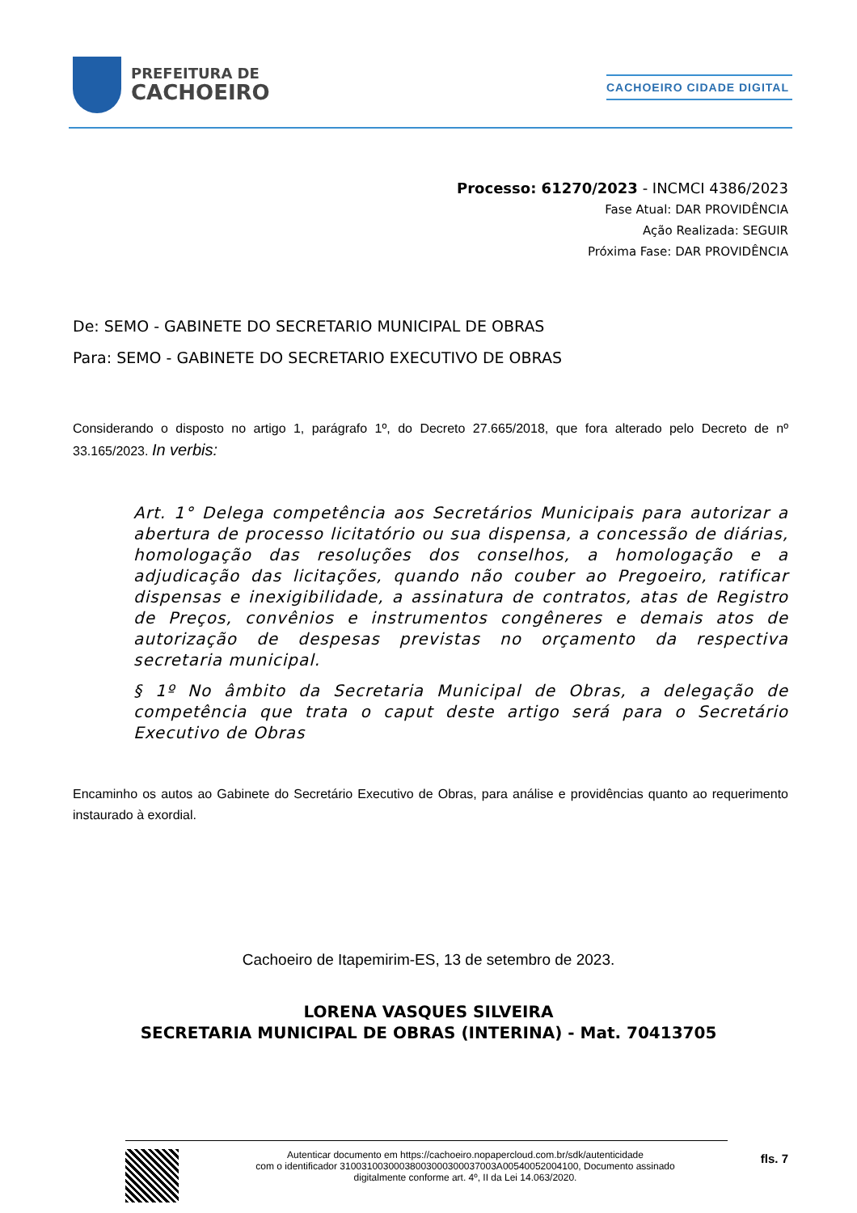PREFEITURA DE
CACHOEIRO
CACHOEIRO CIDADE DIGITAL
Processo: 61270/2023 - INCMCI 4386/2023
Fase Atual: DAR PROVIDÊNCIA
Ação Realizada: SEGUIR
Próxima Fase: DAR PROVIDÊNCIA
De: SEMO - GABINETE DO SECRETARIO MUNICIPAL DE OBRAS
Para: SEMO - GABINETE DO SECRETARIO EXECUTIVO DE OBRAS
Considerando o disposto no artigo 1, parágrafo 1º, do Decreto 27.665/2018, que fora alterado pelo Decreto de nº 33.165/2023. In verbis:
Art. 1° Delega competência aos Secretários Municipais para autorizar a abertura de processo licitatório ou sua dispensa, a concessão de diárias, homologação das resoluções dos conselhos, a homologação e a adjudicação das licitações, quando não couber ao Pregoeiro, ratificar dispensas e inexigibilidade, a assinatura de contratos, atas de Registro de Preços, convênios e instrumentos congêneres e demais atos de autorização de despesas previstas no orçamento da respectiva secretaria municipal.
§ 1º No âmbito da Secretaria Municipal de Obras, a delegação de competência que trata o caput deste artigo será para o Secretário Executivo de Obras
Encaminho os autos ao Gabinete do Secretário Executivo de Obras, para análise e providências quanto ao requerimento instaurado à exordial.
Cachoeiro de Itapemirim-ES, 13 de setembro de 2023.
LORENA VASQUES SILVEIRA
SECRETARIA MUNICIPAL DE OBRAS (INTERINA) - Mat. 70413705
Autenticar documento em https://cachoeiro.nopapercloud.com.br/sdk/autenticidade
com o identificador 31003100300038003000300037003A00540052004100, Documento assinado
digitalmente conforme art. 4º, II da Lei 14.063/2020.
fls. 7